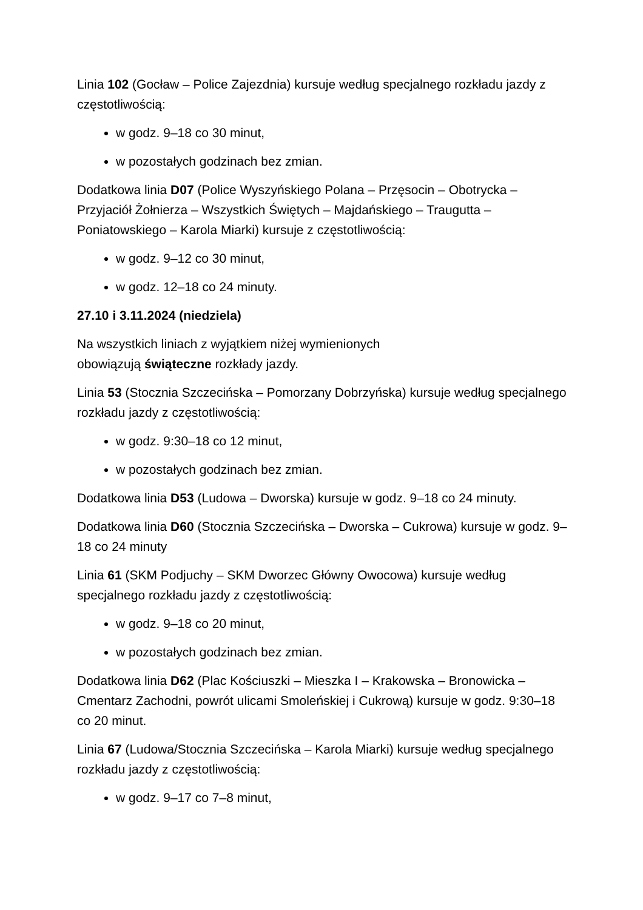Linia 102 (Gocław – Police Zajezdnia) kursuje według specjalnego rozkładu jazdy z częstotliwością:
w godz. 9–18 co 30 minut,
w pozostałych godzinach bez zmian.
Dodatkowa linia D07 (Police Wyszyńskiego Polana – Przęsocin – Obotrycka – Przyjaciół Żołnierza – Wszystkich Świętych – Majdańskiego – Traugutta – Poniatowskiego – Karola Miarki) kursuje z częstotliwością:
w godz. 9–12 co 30 minut,
w godz. 12–18 co 24 minuty.
27.10 i 3.11.2024 (niedziela)
Na wszystkich liniach z wyjątkiem niżej wymienionych
obowiązują świąteczne rozkłady jazdy.
Linia 53 (Stocznia Szczecińska – Pomorzany Dobrzyńska) kursuje według specjalnego rozkładu jazdy z częstotliwością:
w godz. 9:30–18 co 12 minut,
w pozostałych godzinach bez zmian.
Dodatkowa linia D53 (Ludowa – Dworska) kursuje w godz. 9–18 co 24 minuty.
Dodatkowa linia D60 (Stocznia Szczecińska – Dworska – Cukrowa) kursuje w godz. 9–18 co 24 minuty
Linia 61 (SKM Podjuchy – SKM Dworzec Główny Owocowa) kursuje według specjalnego rozkładu jazdy z częstotliwością:
w godz. 9–18 co 20 minut,
w pozostałych godzinach bez zmian.
Dodatkowa linia D62 (Plac Kościuszki – Mieszka I – Krakowska – Bronowicka – Cmentarz Zachodni, powrót ulicami Smoleńskiej i Cukrową) kursuje w godz. 9:30–18 co 20 minut.
Linia 67 (Ludowa/Stocznia Szczecińska – Karola Miarki) kursuje według specjalnego rozkładu jazdy z częstotliwością:
w godz. 9–17 co 7–8 minut,